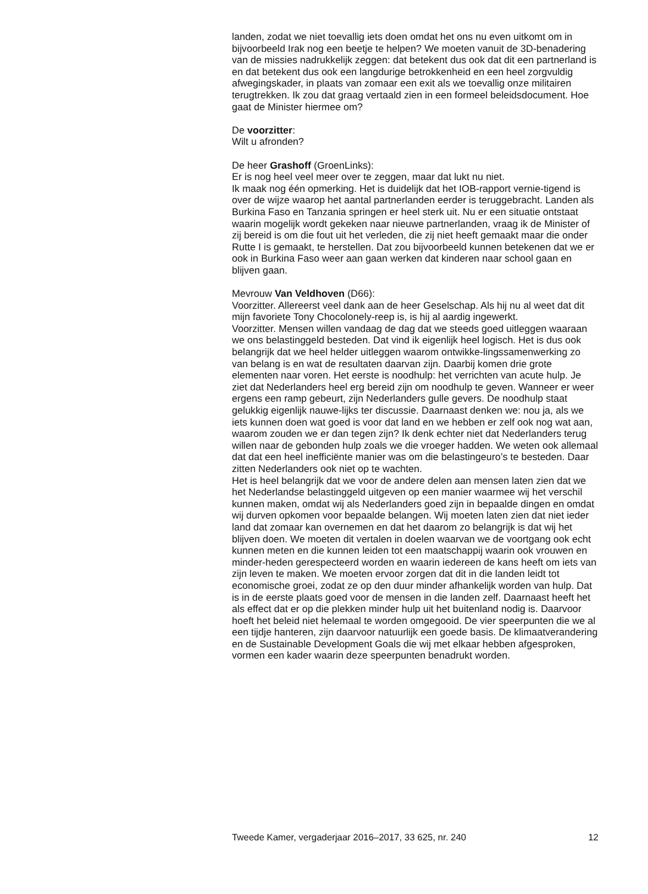landen, zodat we niet toevallig iets doen omdat het ons nu even uitkomt om in bijvoorbeeld Irak nog een beetje te helpen? We moeten vanuit de 3D-benadering van de missies nadrukkelijk zeggen: dat betekent dus ook dat dit een partnerland is en dat betekent dus ook een langdurige betrokkenheid en een heel zorgvuldig afwegingskader, in plaats van zomaar een exit als we toevallig onze militairen terugtrekken. Ik zou dat graag vertaald zien in een formeel beleidsdocument. Hoe gaat de Minister hiermee om?
De voorzitter:
Wilt u afronden?
De heer Grashoff (GroenLinks):
Er is nog heel veel meer over te zeggen, maar dat lukt nu niet.
Ik maak nog één opmerking. Het is duidelijk dat het IOB-rapport vernie-tigend is over de wijze waarop het aantal partnerlanden eerder is teruggebracht. Landen als Burkina Faso en Tanzania springen er heel sterk uit. Nu er een situatie ontstaat waarin mogelijk wordt gekeken naar nieuwe partnerlanden, vraag ik de Minister of zij bereid is om die fout uit het verleden, die zij niet heeft gemaakt maar die onder Rutte I is gemaakt, te herstellen. Dat zou bijvoorbeeld kunnen betekenen dat we er ook in Burkina Faso weer aan gaan werken dat kinderen naar school gaan en blijven gaan.
Mevrouw Van Veldhoven (D66):
Voorzitter. Allereerst veel dank aan de heer Geselschap. Als hij nu al weet dat dit mijn favoriete Tony Chocolonely-reep is, is hij al aardig ingewerkt.
Voorzitter. Mensen willen vandaag de dag dat we steeds goed uitleggen waaraan we ons belastinggeld besteden. Dat vind ik eigenlijk heel logisch. Het is dus ook belangrijk dat we heel helder uitleggen waarom ontwikke-lingssamenwerking zo van belang is en wat de resultaten daarvan zijn. Daarbij komen drie grote elementen naar voren. Het eerste is noodhulp: het verrichten van acute hulp. Je ziet dat Nederlanders heel erg bereid zijn om noodhulp te geven. Wanneer er weer ergens een ramp gebeurt, zijn Nederlanders gulle gevers. De noodhulp staat gelukkig eigenlijk nauwe-lijks ter discussie. Daarnaast denken we: nou ja, als we iets kunnen doen wat goed is voor dat land en we hebben er zelf ook nog wat aan, waarom zouden we er dan tegen zijn? Ik denk echter niet dat Nederlanders terug willen naar de gebonden hulp zoals we die vroeger hadden. We weten ook allemaal dat dat een heel inefficiënte manier was om die belastingeuro’s te besteden. Daar zitten Nederlanders ook niet op te wachten.
Het is heel belangrijk dat we voor de andere delen aan mensen laten zien dat we het Nederlandse belastinggeld uitgeven op een manier waarmee wij het verschil kunnen maken, omdat wij als Nederlanders goed zijn in bepaalde dingen en omdat wij durven opkomen voor bepaalde belangen. Wij moeten laten zien dat niet ieder land dat zomaar kan overnemen en dat het daarom zo belangrijk is dat wij het blijven doen. We moeten dit vertalen in doelen waarvan we de voortgang ook echt kunnen meten en die kunnen leiden tot een maatschappij waarin ook vrouwen en minder-heden gerespecteerd worden en waarin iedereen de kans heeft om iets van zijn leven te maken. We moeten ervoor zorgen dat dit in die landen leidt tot economische groei, zodat ze op den duur minder afhankelijk worden van hulp. Dat is in de eerste plaats goed voor de mensen in die landen zelf. Daarnaast heeft het als effect dat er op die plekken minder hulp uit het buitenland nodig is. Daarvoor hoeft het beleid niet helemaal te worden omgegooid. De vier speerpunten die we al een tijdje hanteren, zijn daarvoor natuurlijk een goede basis. De klimaatverandering en de Sustainable Development Goals die wij met elkaar hebben afgesproken, vormen een kader waarin deze speerpunten benadrukt worden.
Tweede Kamer, vergaderjaar 2016–2017, 33 625, nr. 240 12